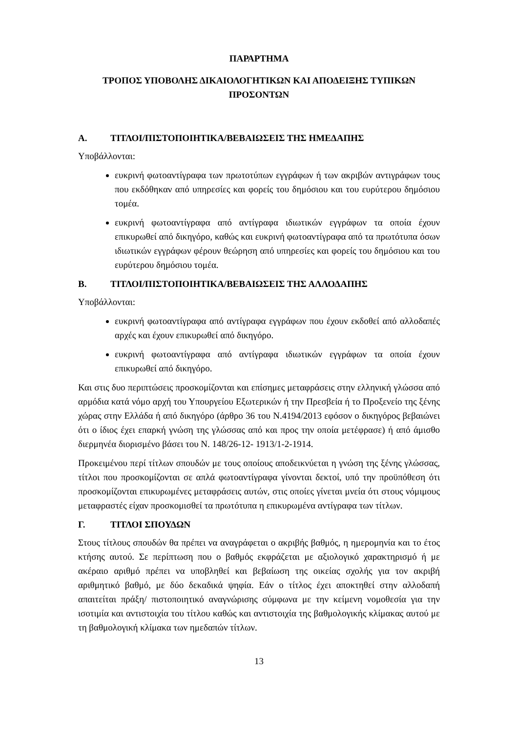ΠΑΡΑΡΤΗΜΑ
ΤΡΟΠΟΣ ΥΠΟΒΟΛΗΣ ΔΙΚΑΙΟΛΟΓΗΤΙΚΩΝ ΚΑΙ ΑΠΟΔΕΙΞΗΣ ΤΥΠΙΚΩΝ
ΠΡΟΣΟΝΤΩΝ
Α. ΤΙΤΛΟΙ/ΠΙΣΤΟΠΟΙΗΤΙΚΑ/ΒΕΒΑΙΩΣΕΙΣ ΤΗΣ ΗΜΕΔΑΠΗΣ
Υποβάλλονται:
ευκρινή φωτοαντίγραφα των πρωτοτύπων εγγράφων ή των ακριβών αντιγράφων τους που εκδόθηκαν από υπηρεσίες και φορείς του δημόσιου και του ευρύτερου δημόσιου τομέα.
ευκρινή φωτοαντίγραφα από αντίγραφα ιδιωτικών εγγράφων τα οποία έχουν επικυρωθεί από δικηγόρο, καθώς και ευκρινή φωτοαντίγραφα από τα πρωτότυπα όσων ιδιωτικών εγγράφων φέρουν θεώρηση από υπηρεσίες και φορείς του δημόσιου και του ευρύτερου δημόσιου τομέα.
Β. ΤΙΤΛΟΙ/ΠΙΣΤΟΠΟΙΗΤΙΚΑ/ΒΕΒΑΙΩΣΕΙΣ ΤΗΣ ΑΛΛΟΔΑΠΗΣ
Υποβάλλονται:
ευκρινή φωτοαντίγραφα από αντίγραφα εγγράφων που έχουν εκδοθεί από αλλοδαπές αρχές και έχουν επικυρωθεί από δικηγόρο.
ευκρινή φωτοαντίγραφα από αντίγραφα ιδιωτικών εγγράφων τα οποία έχουν επικυρωθεί από δικηγόρο.
Και στις δυο περιπτώσεις προσκομίζονται και επίσημες μεταφράσεις στην ελληνική γλώσσα από αρμόδια κατά νόμο αρχή του Υπουργείου Εξωτερικών ή την Πρεσβεία ή το Προξενείο της ξένης χώρας στην Ελλάδα ή από δικηγόρο (άρθρο 36 του Ν.4194/2013 εφόσον ο δικηγόρος βεβαιώνει ότι ο ίδιος έχει επαρκή γνώση της γλώσσας από και προς την οποία μετέφρασε) ή από άμισθο διερμηνέα διορισμένο βάσει του Ν. 148/26-12- 1913/1-2-1914.
Προκειμένου περί τίτλων σπουδών με τους οποίους αποδεικνύεται η γνώση της ξένης γλώσσας, τίτλοι που προσκομίζονται σε απλά φωτοαντίγραφα γίνονται δεκτοί, υπό την προϋπόθεση ότι προσκομίζονται επικυρωμένες μεταφράσεις αυτών, στις οποίες γίνεται μνεία ότι στους νόμιμους μεταφραστές είχαν προσκομισθεί τα πρωτότυπα η επικυρωμένα αντίγραφα των τίτλων.
Γ. ΤΙΤΛΟΙ ΣΠΟΥΔΩΝ
Στους τίτλους σπουδών θα πρέπει να αναγράφεται ο ακριβής βαθμός, η ημερομηνία και το έτος κτήσης αυτού. Σε περίπτωση που ο βαθμός εκφράζεται με αξιολογικό χαρακτηρισμό ή με ακέραιο αριθμό πρέπει να υποβληθεί και βεβαίωση της οικείας σχολής για τον ακριβή αριθμητικό βαθμό, με δύο δεκαδικά ψηφία. Εάν ο τίτλος έχει αποκτηθεί στην αλλοδαπή απαιτείται πράξη/ πιστοποιητικό αναγνώρισης σύμφωνα με την κείμενη νομοθεσία για την ισοτιμία και αντιστοιχία του τίτλου καθώς και αντιστοιχία της βαθμολογικής κλίμακας αυτού με τη βαθμολογική κλίμακα των ημεδαπών τίτλων.
13